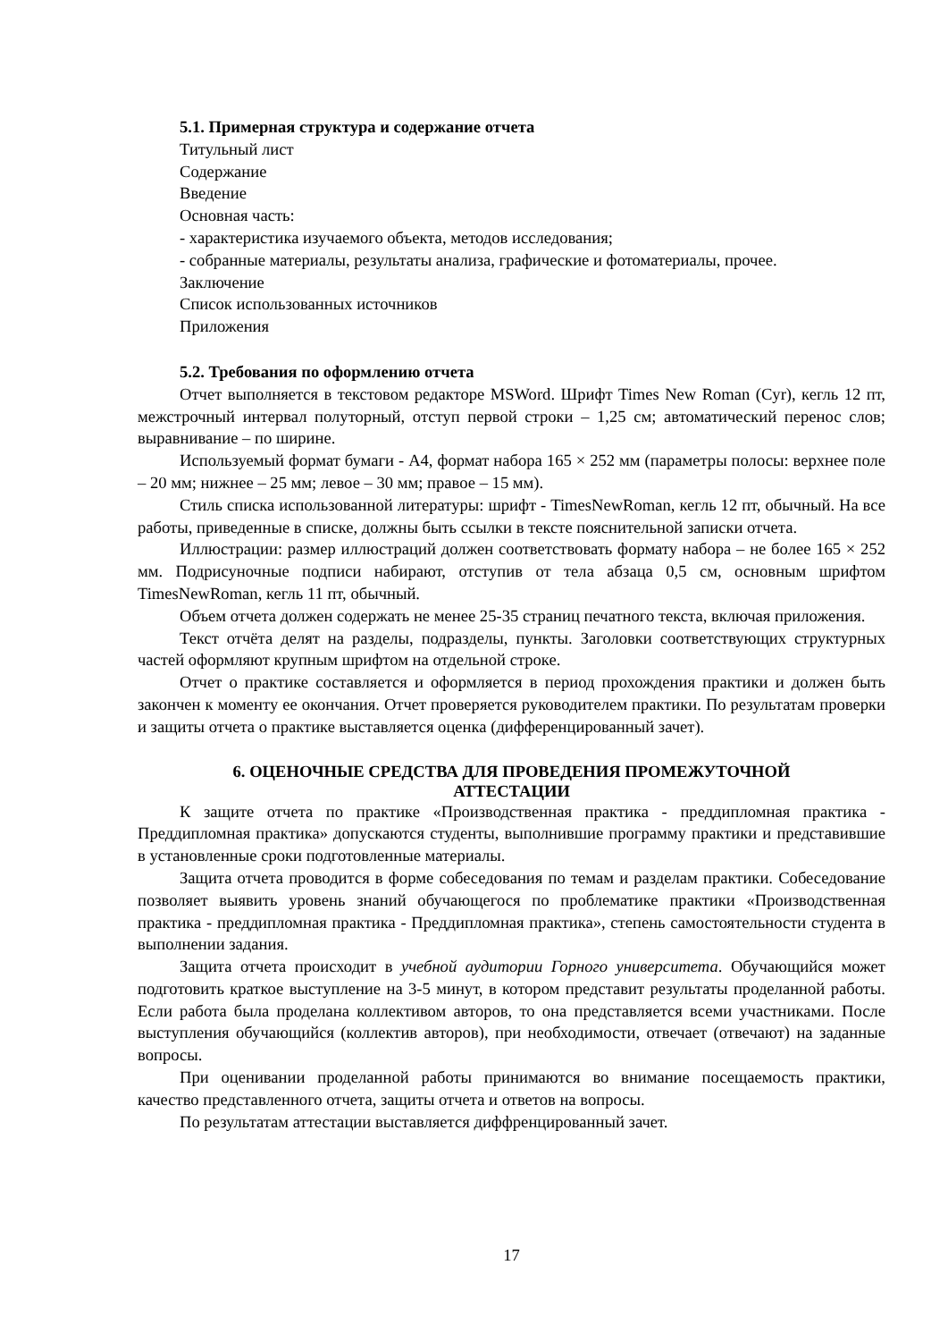5.1. Примерная структура и содержание отчета
Титульный лист
Содержание
Введение
Основная часть:
- характеристика изучаемого объекта, методов исследования;
- собранные материалы, результаты анализа, графические и фотоматериалы, прочее.
Заключение
Список использованных источников
Приложения
5.2. Требования по оформлению отчета
Отчет выполняется в текстовом редакторе MSWord. Шрифт Times New Roman (Cyr), кегль 12 пт, межстрочный интервал полуторный, отступ первой строки – 1,25 см; автоматический перенос слов; выравнивание – по ширине.
Используемый формат бумаги - А4, формат набора 165 × 252 мм (параметры полосы: верхнее поле – 20 мм; нижнее – 25 мм; левое – 30 мм; правое – 15 мм).
Стиль списка использованной литературы: шрифт - TimesNewRoman, кегль 12 пт, обычный. На все работы, приведенные в списке, должны быть ссылки в тексте пояснительной записки отчета.
Иллюстрации: размер иллюстраций должен соответствовать формату набора – не более 165 × 252 мм. Подрисуночные подписи набирают, отступив от тела абзаца 0,5 см, основным шрифтом TimesNewRoman, кегль 11 пт, обычный.
Объем отчета должен содержать не менее 25-35 страниц печатного текста, включая приложения.
Текст отчёта делят на разделы, подразделы, пункты. Заголовки соответствующих структурных частей оформляют крупным шрифтом на отдельной строке.
Отчет о практике составляется и оформляется в период прохождения практики и должен быть закончен к моменту ее окончания. Отчет проверяется руководителем практики. По результатам проверки и защиты отчета о практике выставляется оценка (дифференцированный зачет).
6. ОЦЕНОЧНЫЕ СРЕДСТВА ДЛЯ ПРОВЕДЕНИЯ ПРОМЕЖУТОЧНОЙ
АТТЕСТАЦИИ
К защите отчета по практике «Производственная практика - преддипломная практика - Преддипломная практика» допускаются студенты, выполнившие программу практики и представившие в установленные сроки подготовленные материалы.
Защита отчета проводится в форме собеседования по темам и разделам практики. Собеседование позволяет выявить уровень знаний обучающегося по проблематике практики «Производственная практика - преддипломная практика - Преддипломная практика», степень самостоятельности студента в выполнении задания.
Защита отчета происходит в учебной аудитории Горного университета. Обучающийся может подготовить краткое выступление на 3-5 минут, в котором представит результаты проделанной работы. Если работа была проделана коллективом авторов, то она представляется всеми участниками. После выступления обучающийся (коллектив авторов), при необходимости, отвечает (отвечают) на заданные вопросы.
При оценивании проделанной работы принимаются во внимание посещаемость практики, качество представленного отчета, защиты отчета и ответов на вопросы.
По результатам аттестации выставляется диффренцированный зачет.
17